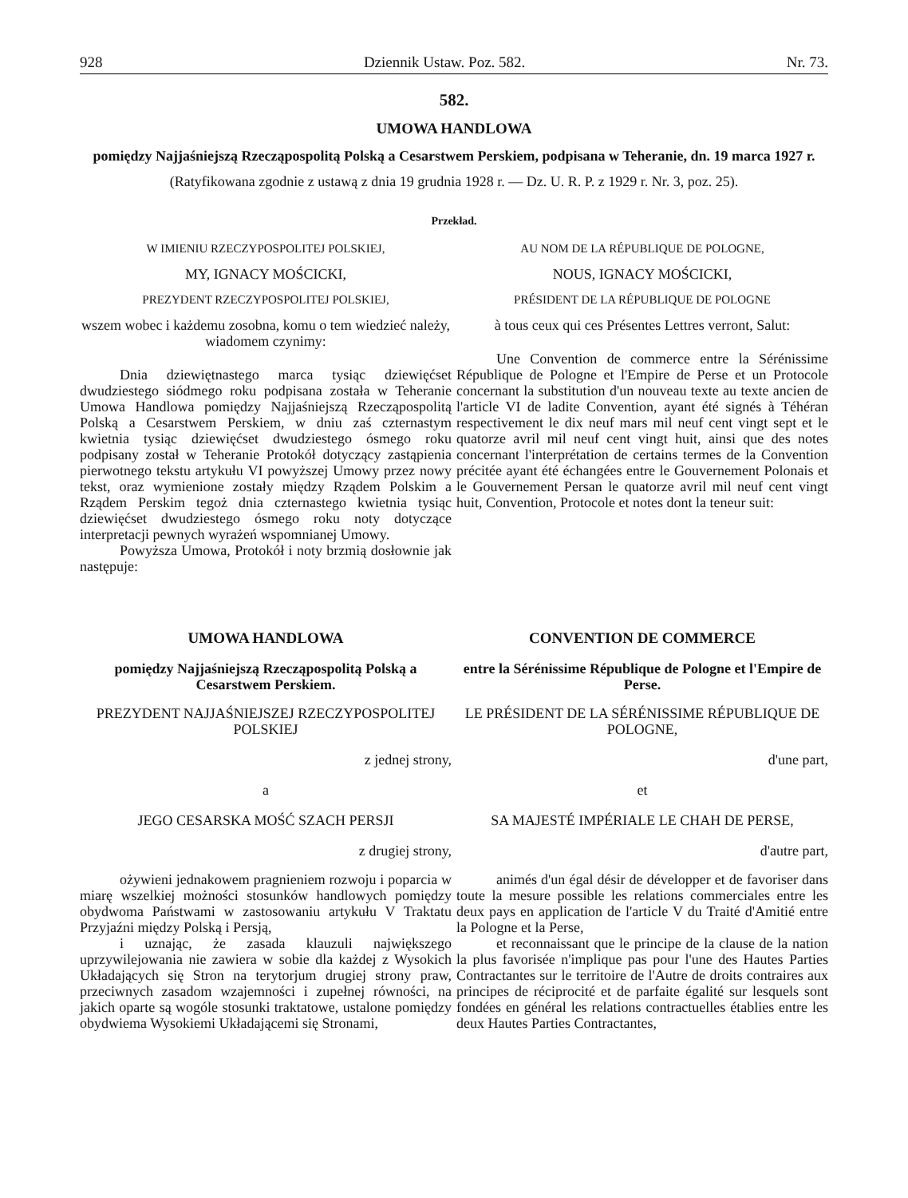928 Dziennik Ustaw. Poz. 582. Nr. 73.
582.
UMOWA HANDLOWA
pomiędzy Najjaśniejszą Rzecząpospolitą Polską a Cesarstwem Perskiem, podpisana w Teheranie, dn. 19 marca 1927 r.
(Ratyfikowana zgodnie z ustawą z dnia 19 grudnia 1928 r. — Dz. U. R. P. z 1929 r. Nr. 3, poz. 25).
Przekład.
W IMIENIU RZECZYPOSPOLITEJ POLSKIEJ,
MY, IGNACY MOŚCICKI,
PREZYDENT RZECZYPOSPOLITEJ POLSKIEJ,
wszem wobec i każdemu zosobna, komu o tem wiedzieć należy, wiadomem czynimy:
Dnia dziewiętnastego marca tysiąc dziewięćset dwudziestego siódmego roku podpisana została w Teheranie Umowa Handlowa pomiędzy Najjaśniejszą Rzecząpospolitą Polską a Cesarstwem Perskiem, w dniu zaś czternastym kwietnia tysiąc dziewięćset dwudziestego ósmego roku podpisany został w Teheranie Protokół dotyczący zastąpienia pierwotnego tekstu artykułu VI powyższej Umowy przez nowy tekst, oraz wymienione zostały między Rządem Polskim a Rządem Perskim tegoż dnia czternastego kwietnia tysiąc dziewięćset dwudziestego ósmego roku noty dotyczące interpretacji pewnych wyrażeń wspomnianej Umowy.
Powyższa Umowa, Protokół i noty brzmią dosłownie jak następuje:
AU NOM DE LA RÉPUBLIQUE DE POLOGNE,
NOUS, IGNACY MOŚCICKI,
PRÉSIDENT DE LA RÉPUBLIQUE DE POLOGNE
à tous ceux qui ces Présentes Lettres verront, Salut:
Une Convention de commerce entre la Sérénissime République de Pologne et l'Empire de Perse et un Protocole concernant la substitution d'un nouveau texte au texte ancien de l'article VI de ladite Convention, ayant été signés à Téhéran respectivement le dix neuf mars mil neuf cent vingt sept et le quatorze avril mil neuf cent vingt huit, ainsi que des notes concernant l'interprétation de certains termes de la Convention précitée ayant été échangées entre le Gouvernement Polonais et le Gouvernement Persan le quatorze avril mil neuf cent vingt huit, Convention, Protocole et notes dont la teneur suit:
UMOWA HANDLOWA
pomiędzy Najjaśniejszą Rzecząpospolitą Polską a Cesarstwem Perskiem.
PREZYDENT NAJJAŚNIEJSZEJ RZECZYPOSPOLITEJ POLSKIEJ
z jednej strony,
a
JEGO CESARSKA MOŚĆ SZACH PERSJI
z drugiej strony,
ożywieni jednakowem pragnieniem rozwoju i poparcia w miarę wszelkiej możności stosunków handlowych pomiędzy obydwoma Państwami w zastosowaniu artykułu V Traktatu Przyjaźni między Polską i Persją,
i uznając, że zasada klauzuli największego uprzywilejowania nie zawiera w sobie dla każdej z Wysokich Układających się Stron na terytorjum drugiej strony praw, przeciwnych zasadom wzajemności i zupełnej równości, na jakich oparte są wogóle stosunki traktatowe, ustalone pomiędzy obydwiema Wysokiemi Układającemi się Stronami,
CONVENTION DE COMMERCE
entre la Sérénissime République de Pologne et l'Empire de Perse.
LE PRÉSIDENT DE LA SÉRÉNISSIME RÉPUBLIQUE DE POLOGNE,
d'une part,
et
SA MAJESTÉ IMPÉRIALE LE CHAH DE PERSE,
d'autre part,
animés d'un égal désir de développer et de favoriser dans toute la mesure possible les relations commerciales entre les deux pays en application de l'article V du Traité d'Amitié entre la Pologne et la Perse,
et reconnaissant que le principe de la clause de la nation la plus favorisée n'implique pas pour l'une des Hautes Parties Contractantes sur le territoire de l'Autre de droits contraires aux principes de réciprocité et de parfaite égalité sur lesquels sont fondées en général les relations contractuelles établies entre les deux Hautes Parties Contractantes,